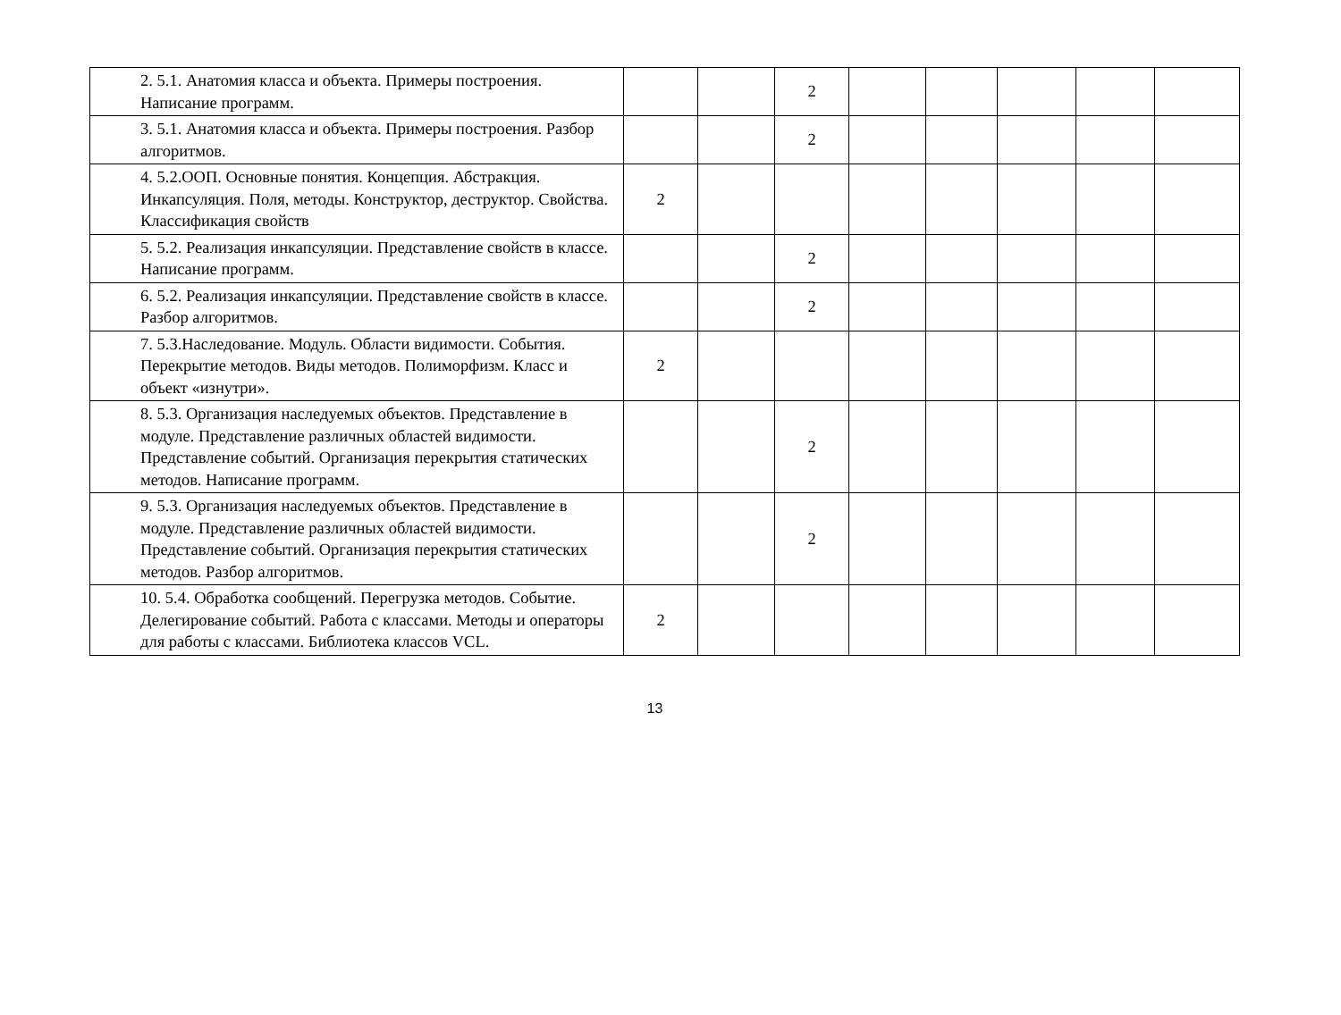| 2. 5.1. Анатомия класса и объекта. Примеры построения. Написание программ. | | | 2 | | | | | |
| 3. 5.1. Анатомия класса и объекта. Примеры построения. Разбор алгоритмов. | | | 2 | | | | | |
| 4. 5.2.ООП. Основные понятия. Концепция. Абстракция. Инкапсуляция. Поля, методы. Конструктор, деструктор. Свойства. Классификация свойств | 2 | | | | | | | |
| 5. 5.2. Реализация инкапсуляции. Представление свойств в классе. Написание программ. | | | 2 | | | | | |
| 6. 5.2. Реализация инкапсуляции. Представление свойств в классе. Разбор алгоритмов. | | | 2 | | | | | |
| 7. 5.3.Наследование. Модуль. Области видимости. События. Перекрытие методов. Виды методов. Полиморфизм. Класс и объект «изнутри». | 2 | | | | | | | |
| 8. 5.3. Организация наследуемых объектов. Представление в модуле. Представление различных областей видимости. Представление событий. Организация перекрытия статических методов. Написание программ. | | | 2 | | | | | |
| 9. 5.3. Организация наследуемых объектов. Представление в модуле. Представление различных областей видимости. Представление событий. Организация перекрытия статических методов. Разбор алгоритмов. | | | 2 | | | | | |
| 10. 5.4. Обработка сообщений. Перегрузка методов. Событие. Делегирование событий. Работа с классами. Методы и операторы для работы с классами. Библиотека классов VCL. | 2 | | | | | | | |
13